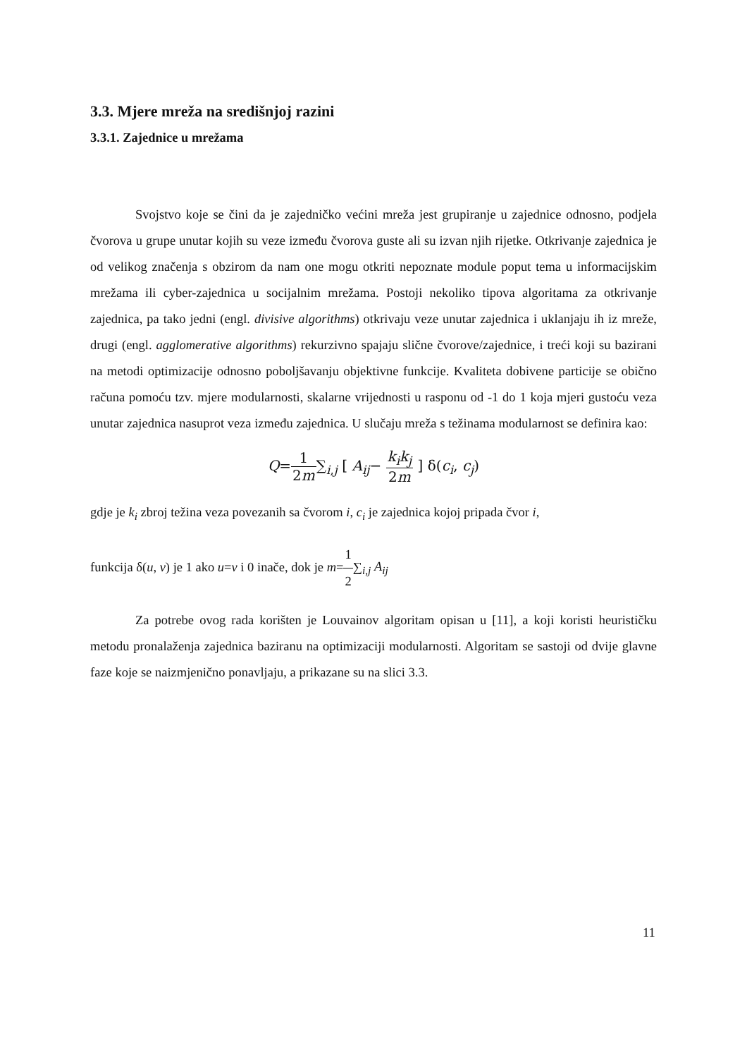3.3. Mjere mreža na središnjoj razini
3.3.1. Zajednice u mrežama
Svojstvo koje se čini da je zajedničko većini mreža jest grupiranje u zajednice odnosno, podjela čvorova u grupe unutar kojih su veze između čvorova guste ali su izvan njih rijetke. Otkrivanje zajednica je od velikog značenja s obzirom da nam one mogu otkriti nepoznate module poput tema u informacijskim mrežama ili cyber-zajednica u socijalnim mrežama. Postoji nekoliko tipova algoritama za otkrivanje zajednica, pa tako jedni (engl. divisive algorithms) otkrivaju veze unutar zajednica i uklanjaju ih iz mreže, drugi (engl. agglomerative algorithms) rekurzivno spajaju slične čvorove/zajednice, i treći koji su bazirani na metodi optimizacije odnosno poboljšavanju objektivne funkcije. Kvaliteta dobivene particije se obično računa pomoću tzv. mjere modularnosti, skalarne vrijednosti u rasponu od -1 do 1 koja mjeri gustoću veza unutar zajednica nasuprot veza između zajednica. U slučaju mreža s težinama modularnost se definira kao:
Q=1 2m∑<sub>i,j</sub> [ A<sub>ij</sub>− k<sub>i</sub>k<sub>j</sub> 2m ] δ(c<sub>i</sub>, c<sub>j</sub>)
gdje je k<sub>i</sub> zbroj težina veza povezanih sa čvorom i, c<sub>i</sub> je zajednica kojoj pripada čvor i,
funkcija δ(u, v) je 1 ako u=v i 0 inače, dok je m=1 2∑<sub>i,j</sub> A<sub>ij</sub>
Za potrebe ovog rada korišten je Louvainov algoritam opisan u [11], a koji koristi heurističku metodu pronalaženja zajednica baziranu na optimizaciji modularnosti. Algoritam se sastoji od dvije glavne faze koje se naizmjenično ponavljaju, a prikazane su na slici 3.3.
11